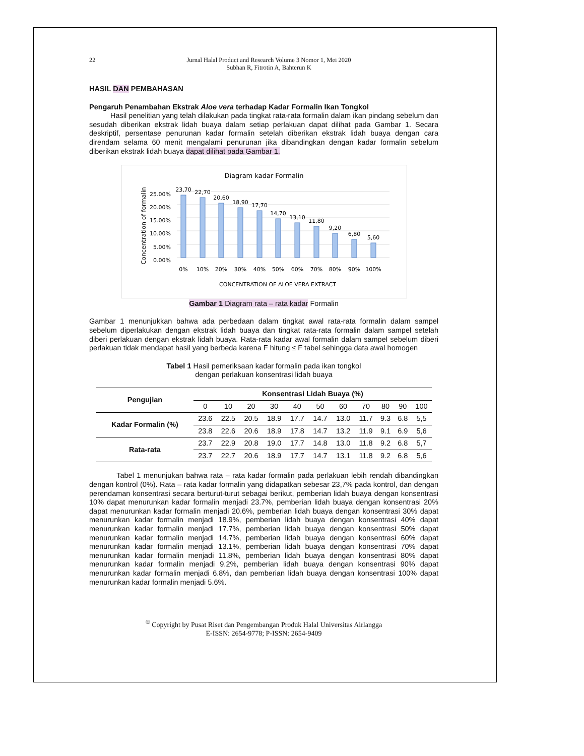22 Jurnal Halal Product and Research Volume 3 Nomor 1, Mei 2020
Subhan R, Fitrotin A, Bahterun K
HASIL DAN PEMBAHASAN
Pengaruh Penambahan Ekstrak Aloe vera terhadap Kadar Formalin Ikan Tongkol
Hasil penelitian yang telah dilakukan pada tingkat rata-rata formalin dalam ikan pindang sebelum dan sesudah diberikan ekstrak lidah buaya dalam setiap perlakuan dapat dilihat pada Gambar 1. Secara deskriptif, persentase penurunan kadar formalin setelah diberikan ekstrak lidah buaya dengan cara direndam selama 60 menit mengalami penurunan jika dibandingkan dengan kadar formalin sebelum diberikan ekstrak lidah buaya dapat dilihat pada Gambar 1.
Diagram kadar Formalin
25.00%
20.00%
15.00%
10.00%
5.00%
0.00%
Concentration of formalin
23,70
22,70
20,60
18,90
17,70
14,70
13,10
11,80
9,20
6,80
5,60
0%
10%
20%
30%
40%
50%
60%
70%
80%
90%
100%
CONCENTRATION OF ALOE VERA EXTRACT
Gambar 1 Diagram rata – rata kadar Formalin
Gambar 1 menunjukkan bahwa ada perbedaan dalam tingkat awal rata-rata formalin dalam sampel sebelum diperlakukan dengan ekstrak lidah buaya dan tingkat rata-rata formalin dalam sampel setelah diberi perlakuan dengan ekstrak lidah buaya. Rata-rata kadar awal formalin dalam sampel sebelum diberi perlakuan tidak mendapat hasil yang berbeda karena F hitung ≤ F tabel sehingga data awal homogen
Tabel 1 Hasil pemeriksaan kadar formalin pada ikan tongkol
dengan perlakuan konsentrasi lidah buaya
| Pengujian | Konsentrasi Lidah Buaya (%) | | | | | | | | | | |
| --- | --- | --- | --- | --- | --- | --- | --- | --- | --- | --- | --- |
| | 0 | 10 | 20 | 30 | 40 | 50 | 60 | 70 | 80 | 90 | 100 |
| Kadar Formalin (%) | 23.6 | 22.5 | 20.5 | 18.9 | 17.7 | 14.7 | 13.0 | 11.7 | 9.3 | 6.8 | 5,5 |
| | 23.8 | 22.6 | 20.6 | 18.9 | 17.8 | 14.7 | 13.2 | 11.9 | 9.1 | 6.9 | 5,6 |
| Rata-rata | 23.7 | 22.9 | 20.8 | 19.0 | 17.7 | 14.8 | 13.0 | 11.8 | 9.2 | 6.8 | 5,7 |
| | 23.7 | 22.7 | 20.6 | 18.9 | 17.7 | 14.7 | 13.1 | 11.8 | 9.2 | 6.8 | 5,6 |
Tabel 1 menunjukan bahwa rata – rata kadar formalin pada perlakuan lebih rendah dibandingkan dengan kontrol (0%). Rata – rata kadar formalin yang didapatkan sebesar 23,7% pada kontrol, dan dengan perendaman konsentrasi secara berturut-turut sebagai berikut, pemberian lidah buaya dengan konsentrasi 10% dapat menurunkan kadar formalin menjadi 23.7%, pemberian lidah buaya dengan konsentrasi 20% dapat menurunkan kadar formalin menjadi 20.6%, pemberian lidah buaya dengan konsentrasi 30% dapat menurunkan kadar formalin menjadi 18.9%, pemberian lidah buaya dengan konsentrasi 40% dapat menurunkan kadar formalin menjadi 17.7%, pemberian lidah buaya dengan konsentrasi 50% dapat menurunkan kadar formalin menjadi 14.7%, pemberian lidah buaya dengan konsentrasi 60% dapat menurunkan kadar formalin menjadi 13.1%, pemberian lidah buaya dengan konsentrasi 70% dapat menurunkan kadar formalin menjadi 11.8%, pemberian lidah buaya dengan konsentrasi 80% dapat menurunkan kadar formalin menjadi 9.2%, pemberian lidah buaya dengan konsentrasi 90% dapat menurunkan kadar formalin menjadi 6.8%, dan pemberian lidah buaya dengan konsentrasi 100% dapat menurunkan kadar formalin menjadi 5.6%.
<sup>©</sup> Copyright by Pusat Riset dan Pengembangan Produk Halal Universitas Airlangga
E-ISSN: 2654-9778; P-ISSN: 2654-9409